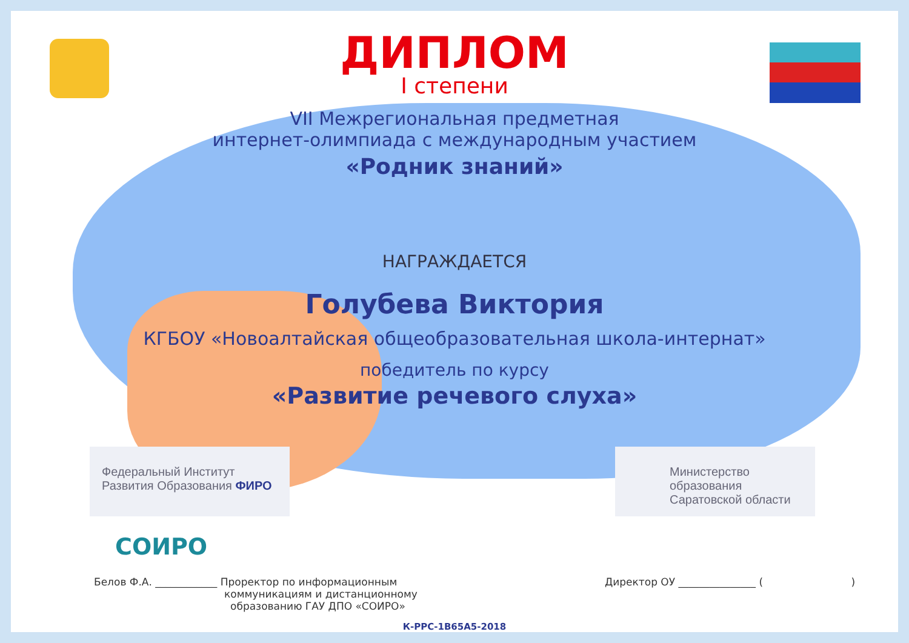ДИПЛОМ
I степени
VII Межрегиональная предметная
интернет-олимпиада с международным участием
«Родник знаний»
НАГРАЖДАЕТСЯ
Голубева Виктория
КГБОУ «Новоалтайская общеобразовательная школа-интернат»
победитель по курсу
«Развитие речевого слуха»
Федеральный Институт
Развития Образования ФИРО
Министерство образования
Саратовской области
СОИРО
Белов Ф.А. ____________ Проректор по информационным
коммуникациям и дистанционному
образованию ГАУ ДПО «СОИРО»
Директор ОУ _______________ ( )
К-РРС-1В65А5-2018